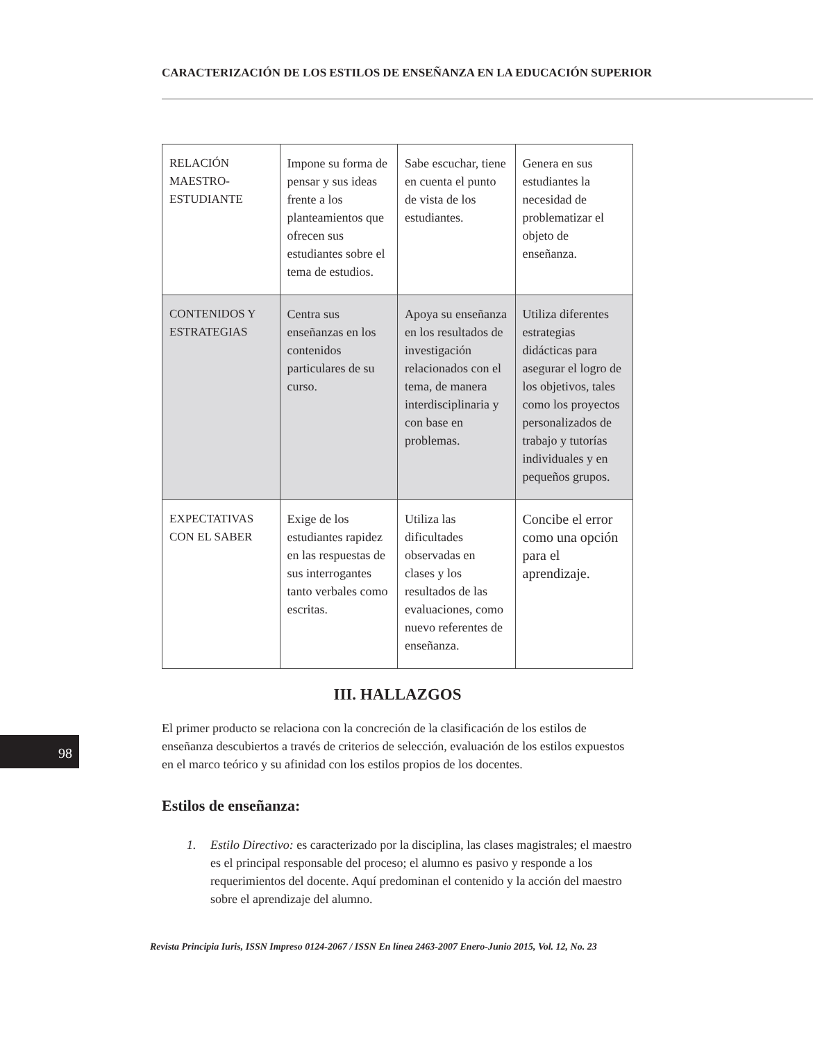CARACTERIZACIÓN DE LOS ESTILOS DE ENSEÑANZA EN LA EDUCACIÓN SUPERIOR
| RELACIÓN MAESTRO-ESTUDIANTE | Impone su forma de pensar y sus ideas frente a los planteamientos que ofrecen sus estudiantes sobre el tema de estudios. | Sabe escuchar, tiene en cuenta el punto de vista de los estudiantes. | Genera en sus estudiantes la necesidad de problematizar el objeto de enseñanza. |
| CONTENIDOS Y ESTRATEGIAS | Centra sus enseñanzas en los contenidos particulares de su curso. | Apoya su enseñanza en los resultados de investigación relacionados con el tema, de manera interdisciplinaria y con base en problemas. | Utiliza diferentes estrategias didácticas para asegurar el logro de los objetivos, tales como los proyectos personalizados de trabajo y tutorías individuales y en pequeños grupos. |
| EXPECTATIVAS CON EL SABER | Exige de los estudiantes rapidez en las respuestas de sus interrogantes tanto verbales como escritas. | Utiliza las dificultades observadas en clases y los resultados de las evaluaciones, como nuevo referentes de enseñanza. | Concibe el error como una opción para el aprendizaje. |
III. HALLAZGOS
El primer producto se relaciona con la concreción de la clasificación de los estilos de enseñanza descubiertos a través de criterios de selección, evaluación de los estilos expuestos en el marco teórico y su afinidad con los estilos propios de los docentes.
Estilos de enseñanza:
1. Estilo Directivo: es caracterizado por la disciplina, las clases magistrales; el maestro es el principal responsable del proceso; el alumno es pasivo y responde a los requerimientos del docente. Aquí predominan el contenido y la acción del maestro sobre el aprendizaje del alumno.
98
Revista Principia Iuris, ISSN Impreso 0124-2067 / ISSN En línea 2463-2007 Enero-Junio 2015, Vol. 12, No. 23